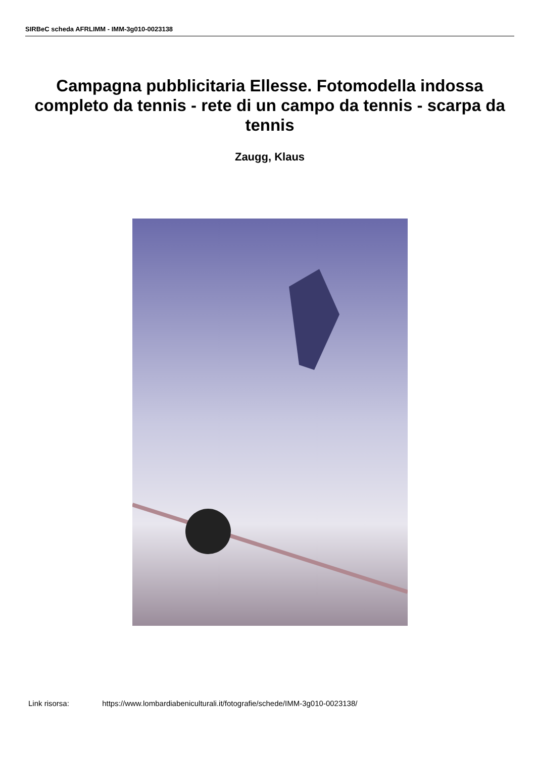SIRBeC scheda AFRLIMM - IMM-3g010-0023138
Campagna pubblicitaria Ellesse. Fotomodella indossa completo da tennis - rete di un campo da tennis - scarpa da tennis
Zaugg, Klaus
Link risorsa: https://www.lombardiabeniculturali.it/fotografie/schede/IMM-3g010-0023138/